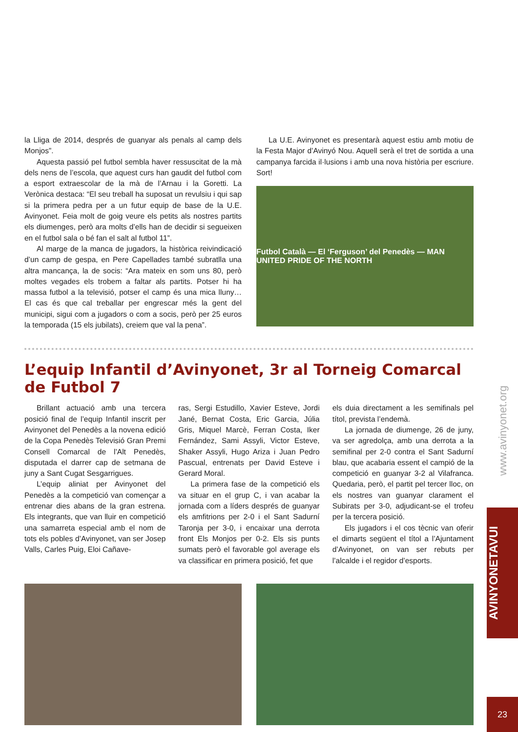la Lliga de 2014, després de guanyar als penals al camp dels Monjos”.
Aquesta passió pel futbol sembla haver ressuscitat de la mà dels nens de l’escola, que aquest curs han gaudit del futbol com a esport extraescolar de la mà de l’Arnau i la Goretti. La Verònica destaca: “El seu treball ha suposat un revulsiu i qui sap si la primera pedra per a un futur equip de base de la U.E. Avinyonet. Feia molt de goig veure els petits als nostres partits els diumenges, però ara molts d’ells han de decidir si segueixen en el futbol sala o bé fan el salt al futbol 11”.
Al marge de la manca de jugadors, la històrica reivindicació d’un camp de gespa, en Pere Capellades també subratlla una altra mancança, la de socis: “Ara mateix en som uns 80, però moltes vegades els trobem a faltar als partits. Potser hi ha massa futbol a la televisió, potser el camp és una mica lluny… El cas és que cal treballar per engrescar més la gent del municipi, sigui com a jugadors o com a socis, però per 25 euros la temporada (15 els jubilats), creiem que val la pena”.
La U.E. Avinyonet es presentarà aquest estiu amb motiu de la Festa Major d’Avinyó Nou. Aquell serà el tret de sortida a una campanya farcida il·lusions i amb una nova història per escriure. Sort!
Futbol Català — El ‘Ferguson’ del Penedès — MAN UNITED PRIDE OF THE NORTH
L’equip Infantil d’Avinyonet, 3r al Torneig Comarcal de Futbol 7
Brillant actuació amb una tercera posició final de l’equip Infantil inscrit per Avinyonet del Penedès a la novena edició de la Copa Penedès Televisió Gran Premi Consell Comarcal de l’Alt Penedès, disputada el darrer cap de setmana de juny a Sant Cugat Sesgarrigues.
L’equip aliniat per Avinyonet del Penedès a la competició van començar a entrenar dies abans de la gran estrena. Els integrants, que van lluir en competició una samarreta especial amb el nom de tots els pobles d’Avinyonet, van ser Josep Valls, Carles Puig, Eloi Cañave-
ras, Sergi Estudillo, Xavier Esteve, Jordi Jané, Bernat Costa, Eric Garcia, Júlia Gris, Miquel Marcè, Ferran Costa, Iker Fernández, Sami Assyli, Victor Esteve, Shaker Assyli, Hugo Ariza i Juan Pedro Pascual, entrenats per David Esteve i Gerard Moral.
La primera fase de la competició els va situar en el grup C, i van acabar la jornada com a líders després de guanyar els amfitrions per 2-0 i el Sant Sadurní Taronja per 3-0, i encaixar una derrota front Els Monjos per 0-2. Els sis punts sumats però el favorable gol average els va classificar en primera posició, fet que
els duia directament a les semifinals pel títol, prevista l’endemà.
La jornada de diumenge, 26 de juny, va ser agredolça, amb una derrota a la semifinal per 2-0 contra el Sant Sadurní blau, que acabaria essent el campió de la competició en guanyar 3-2 al Vilafranca. Quedaria, però, el partit pel tercer lloc, on els nostres van guanyar clarament el Subirats per 3-0, adjudicant-se el trofeu per la tercera posició.
Els jugadors i el cos tècnic van oferir el dimarts següent el títol a l’Ajuntament d’Avinyonet, on van ser rebuts per l’alcalde i el regidor d’esports.
www.avinyonet.org
AVINYONETAVUI
23